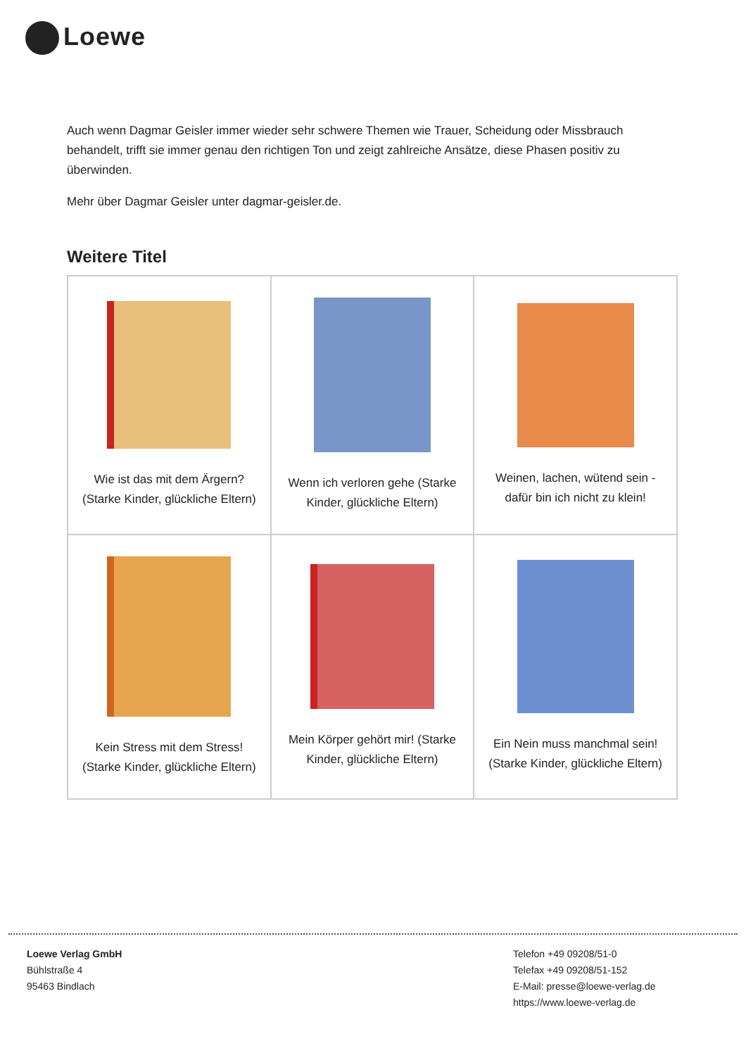Loewe
Auch wenn Dagmar Geisler immer wieder sehr schwere Themen wie Trauer, Scheidung oder Missbrauch behandelt, trifft sie immer genau den richtigen Ton und zeigt zahlreiche Ansätze, diese Phasen positiv zu überwinden.
Mehr über Dagmar Geisler unter dagmar-geisler.de.
Weitere Titel
| Wie ist das mit dem Ärgern? (Starke Kinder, glückliche Eltern) | Wenn ich verloren gehe (Starke Kinder, glückliche Eltern) | Weinen, lachen, wütend sein - dafür bin ich nicht zu klein! |
| Kein Stress mit dem Stress! (Starke Kinder, glückliche Eltern) | Mein Körper gehört mir! (Starke Kinder, glückliche Eltern) | Ein Nein muss manchmal sein! (Starke Kinder, glückliche Eltern) |
Loewe Verlag GmbH
Bühlstraße 4
95463 Bindlach
Telefon +49 09208/51-0
Telefax +49 09208/51-152
E-Mail: presse@loewe-verlag.de
https://www.loewe-verlag.de